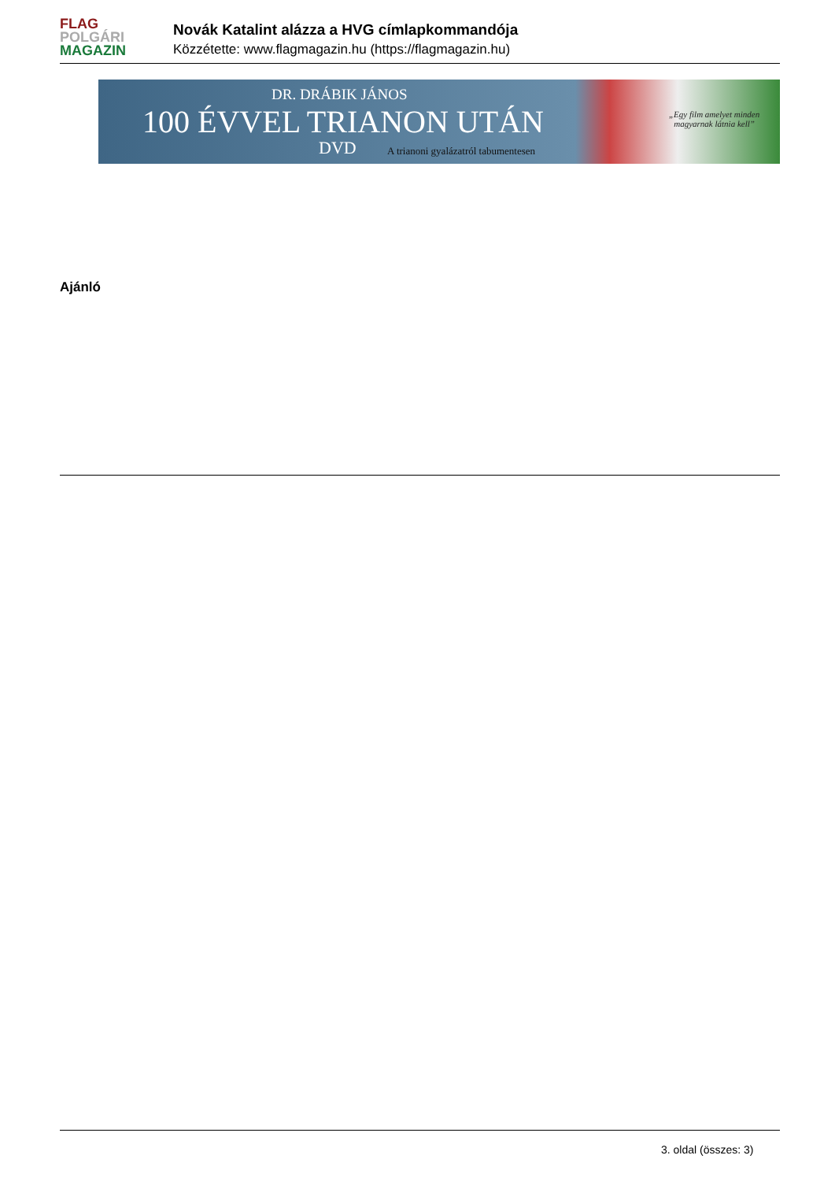FLAG
POLGÁRI
MAGAZIN
Novák Katalint alázza a HVG címlapkommandója
Közzétette: www.flagmagazin.hu (https://flagmagazin.hu)
DR. DRÁBIK JÁNOS
100 ÉVVEL TRIANON UTÁN
DVD
A trianoni gyalázatról tabumentesen
„Egy film amelyet minden
magyarnak látnia kell”
Ajánló
3. oldal (összes: 3)